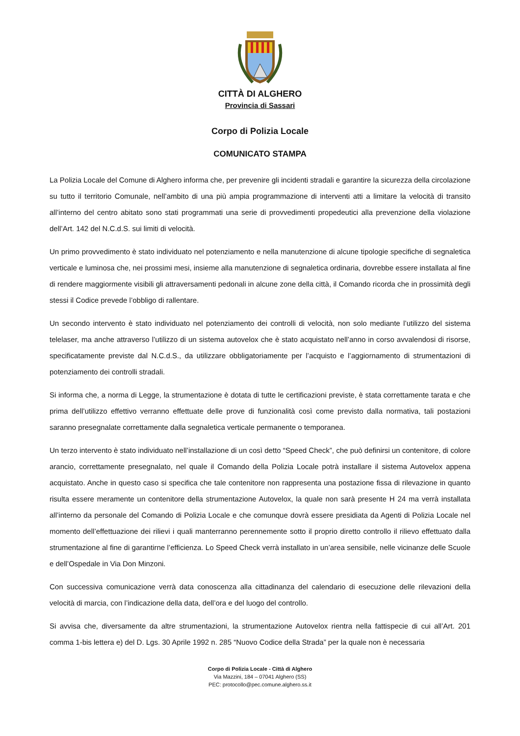CITTÀ DI ALGHERO
Provincia di Sassari
Corpo di Polizia Locale
COMUNICATO STAMPA
La Polizia Locale del Comune di Alghero informa che, per prevenire gli incidenti stradali e garantire la sicurezza della circolazione su tutto il territorio Comunale, nell’ambito di una più ampia programmazione di interventi atti a limitare la velocità di transito all’interno del centro abitato sono stati programmati una serie di provvedimenti propedeutici alla prevenzione della violazione dell’Art. 142 del N.C.d.S. sui limiti di velocità.
Un primo provvedimento è stato individuato nel potenziamento e nella manutenzione di alcune tipologie specifiche di segnaletica verticale e luminosa che, nei prossimi mesi, insieme alla manutenzione di segnaletica ordinaria, dovrebbe essere installata al fine di rendere maggiormente visibili gli attraversamenti pedonali in alcune zone della città, il Comando ricorda che in prossimità degli stessi il Codice prevede l’obbligo di rallentare.
Un secondo intervento è stato individuato nel potenziamento dei controlli di velocità, non solo mediante l’utilizzo del sistema telelaser, ma anche attraverso l’utilizzo di un sistema autovelox che è stato acquistato nell’anno in corso avvalendosi di risorse, specificatamente previste dal N.C.d.S., da utilizzare obbligatoriamente per l’acquisto e l’aggiornamento di strumentazioni di potenziamento dei controlli stradali.
Si informa che, a norma di Legge, la strumentazione è dotata di tutte le certificazioni previste, è stata correttamente tarata e che prima dell’utilizzo effettivo verranno effettuate delle prove di funzionalità così come previsto dalla normativa, tali postazioni saranno presegnalate correttamente dalla segnaletica verticale permanente o temporanea.
Un terzo intervento è stato individuato nell’installazione di un così detto “Speed Check”, che può definirsi un contenitore, di colore arancio, correttamente presegnalato, nel quale il Comando della Polizia Locale potrà installare il sistema Autovelox appena acquistato. Anche in questo caso si specifica che tale contenitore non rappresenta una postazione fissa di rilevazione in quanto risulta essere meramente un contenitore della strumentazione Autovelox, la quale non sarà presente H 24 ma verrà installata all’interno da personale del Comando di Polizia Locale e che comunque dovrà essere presidiata da Agenti di Polizia Locale nel momento dell’effettuazione dei rilievi i quali manterranno perennemente sotto il proprio diretto controllo il rilievo effettuato dalla strumentazione al fine di garantirne l’efficienza. Lo Speed Check verrà installato in un’area sensibile, nelle vicinanze delle Scuole e dell’Ospedale in Via Don Minzoni.
Con successiva comunicazione verrà data conoscenza alla cittadinanza del calendario di esecuzione delle rilevazioni della velocità di marcia, con l’indicazione della data, dell’ora e del luogo del controllo.
Si avvisa che, diversamente da altre strumentazioni, la strumentazione Autovelox rientra nella fattispecie di cui all’Art. 201 comma 1-bis lettera e) del D. Lgs. 30 Aprile 1992 n. 285 “Nuovo Codice della Strada” per la quale non è necessaria
Corpo di Polizia Locale - Città di Alghero
Via Mazzini, 184 – 07041 Alghero (SS)
PEC: protocollo@pec.comune.alghero.ss.it